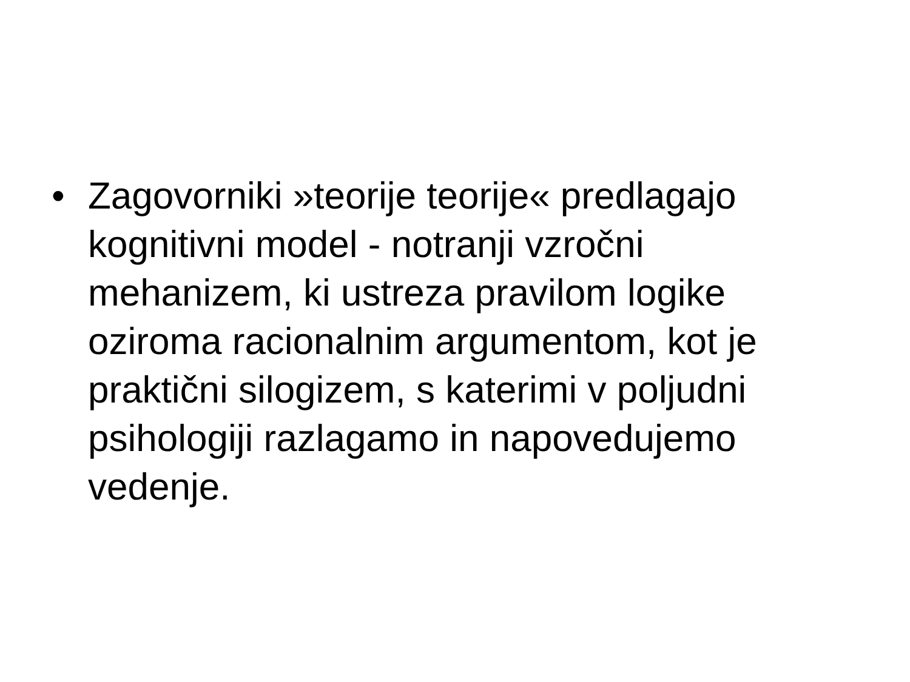• Zagovorniki »teorije teorije« predlagajo kognitivni model - notranji vzročni mehanizem, ki ustreza pravilom logike oziroma racionalnim argumentom, kot je praktični silogizem, s katerimi v poljudni psihologiji razlagamo in napovedujemo vedenje.